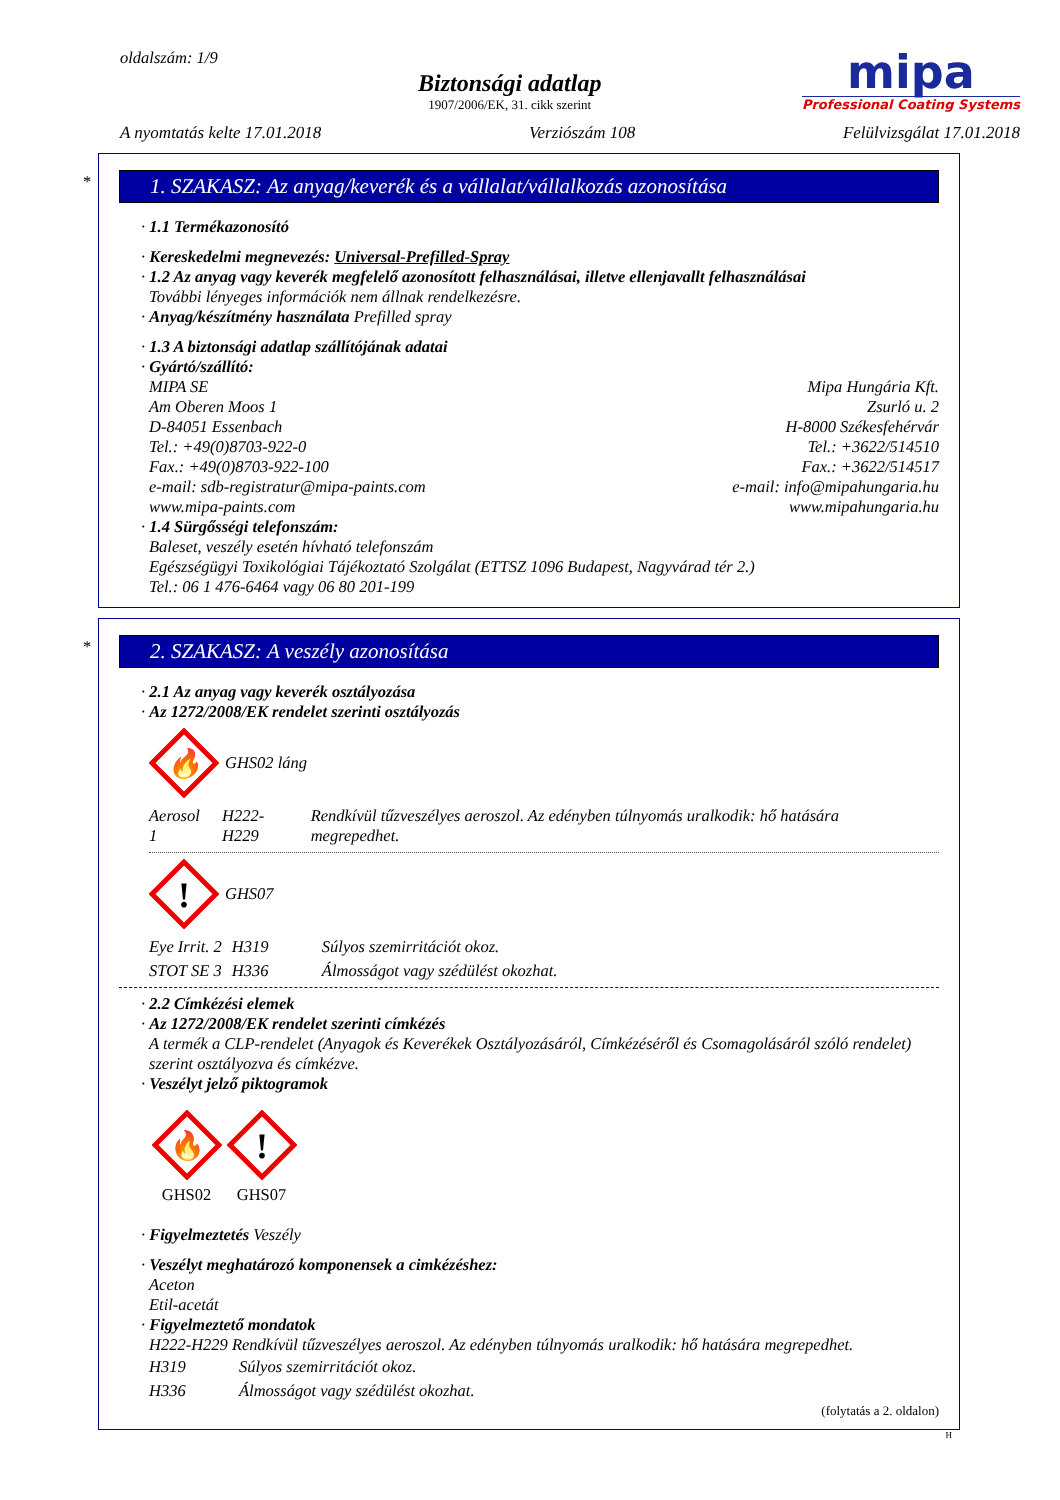oldalszám: 1/9
Biztonsági adatlap
1907/2006/EK, 31. cikk szerint
mipa
Professional Coating Systems
A nyomtatás kelte 17.01.2018 Verziószám 108 Felülvizsgálat 17.01.2018
*
1. SZAKASZ: Az anyag/keverék és a vállalat/vállalkozás azonosítása
· 1.1 Termékazonosító
· Kereskedelmi megnevezés: Universal-Prefilled-Spray
· 1.2 Az anyag vagy keverék megfelelő azonosított felhasználásai, illetve ellenjavallt felhasználásai
További lényeges információk nem állnak rendelkezésre.
· Anyag/készítmény használata Prefilled spray
· 1.3 A biztonsági adatlap szállítójának adatai
· Gyártó/szállító:
MIPA SE
Am Oberen Moos 1
D-84051 Essenbach
Tel.: +49(0)8703-922-0
Fax.: +49(0)8703-922-100
e-mail: sdb-registratur@mipa-paints.com
www.mipa-paints.com
Mipa Hungária Kft.
Zsurló u. 2
H-8000 Székesfehérvár
Tel.: +3622/514510
Fax.: +3622/514517
e-mail: info@mipahungaria.hu
www.mipahungaria.hu
· 1.4 Sürgősségi telefonszám:
Baleset, veszély esetén hívható telefonszám
Egészségügyi Toxikológiai Tájékoztató Szolgálat (ETTSZ 1096 Budapest, Nagyvárad tér 2.)
Tel.: 06 1 476-6464 vagy 06 80 201-199
*
2. SZAKASZ: A veszély azonosítása
· 2.1 Az anyag vagy keverék osztályozása
· Az 1272/2008/EK rendelet szerinti osztályozás
🔥
GHS02 láng
| Aerosol 1 | H222-H229 | Rendkívül tűzveszélyes aeroszol. Az edényben túlnyomás uralkodik: hő hatására megrepedhet. |
!
GHS07
| Eye Irrit. 2 | H319 | Súlyos szemirritációt okoz. |
| STOT SE 3 | H336 | Álmosságot vagy szédülést okozhat. |
· 2.2 Címkézési elemek
· Az 1272/2008/EK rendelet szerinti címkézés
A termék a CLP-rendelet (Anyagok és Keverékek Osztályozásáról, Címkézéséről és Csomagolásáról szóló rendelet) szerint osztályozva és címkézve.
· Veszélyt jelző piktogramok
🔥
GHS02
!
GHS07
· Figyelmeztetés Veszély
· Veszélyt meghatározó komponensek a cimkézéshez:
Aceton
Etil-acetát
· Figyelmeztető mondatok
H222-H229 Rendkívül tűzveszélyes aeroszol. Az edényben túlnyomás uralkodik: hő hatására megrepedhet.
| H319 | Súlyos szemirritációt okoz. |
| H336 | Álmosságot vagy szédülést okozhat. |
(folytatás a 2. oldalon)
H